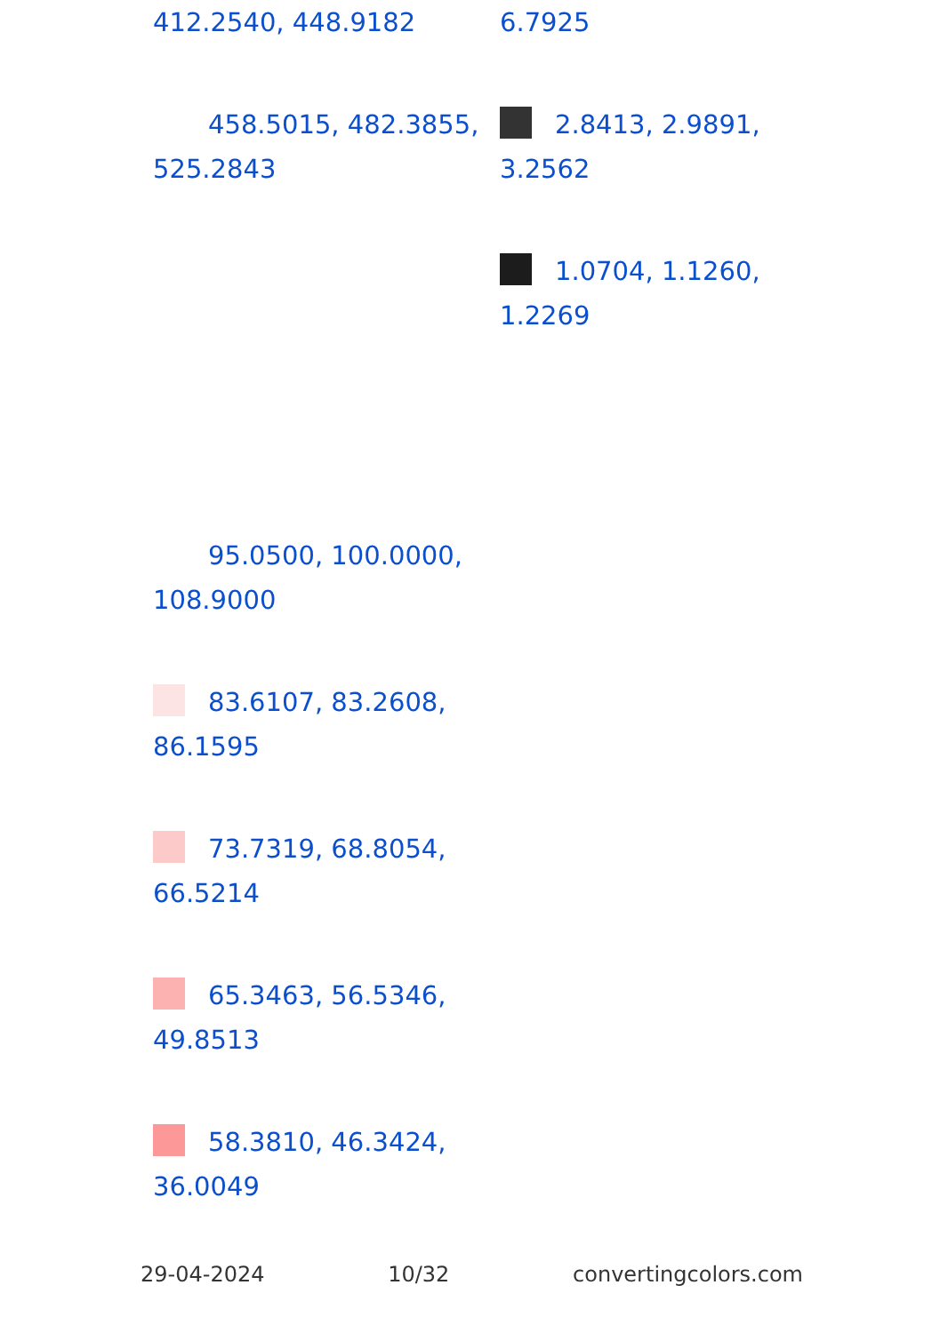| 412.2540, 448.9182 | 6.7925 |
| 458.5015, 482.3855, 525.2843 | 2.8413, 2.9891, 3.2562 |
| | 1.0704, 1.1260, 1.2269 |
| 95.0500, 100.0000, 108.9000 | |
| 83.6107, 83.2608, 86.1595 | |
| 73.7319, 68.8054, 66.5214 | |
| 65.3463, 56.5346, 49.8513 | |
| 58.3810, 46.3424, 36.0049 | |
29-04-2024 10/32 convertingcolors.com